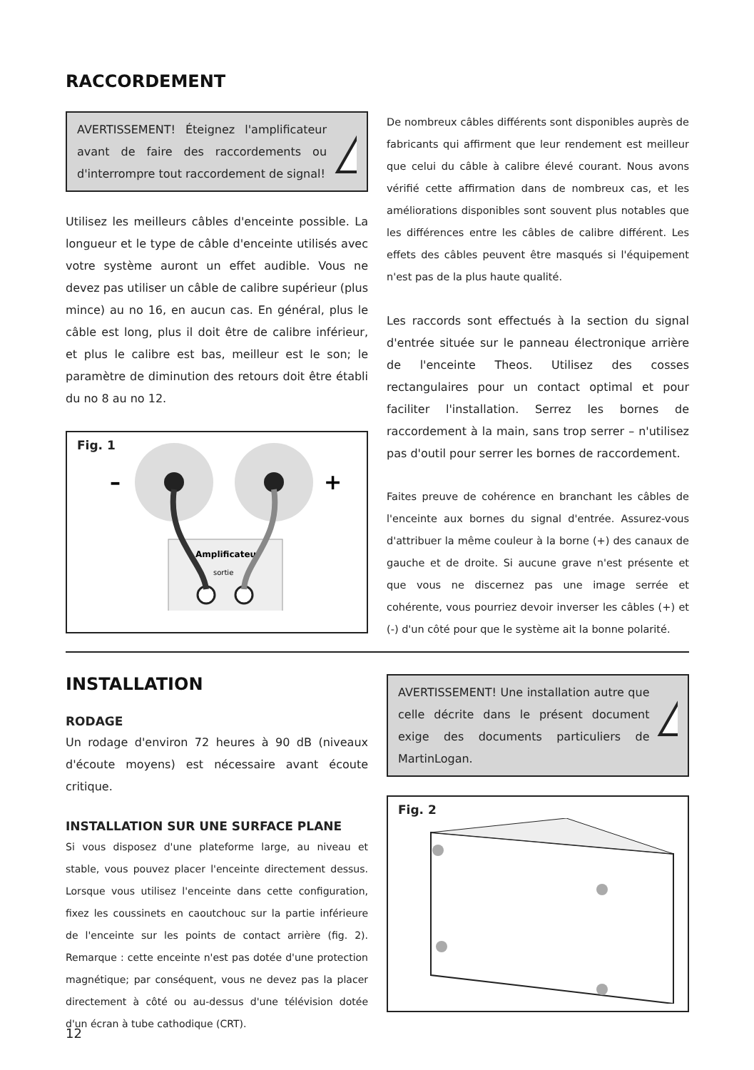RACCORDEMENT
AVERTISSEMENT! Éteignez l'amplificateur avant de faire des raccordements ou d'interrompre tout raccordement de signal!
!
Utilisez les meilleurs câbles d'enceinte possible. La longueur et le type de câble d'enceinte utilisés avec votre système auront un effet audible. Vous ne devez pas utiliser un câble de calibre supérieur (plus mince) au no 16, en aucun cas. En général, plus le câble est long, plus il doit être de calibre inférieur, et plus le calibre est bas, meilleur est le son; le paramètre de diminution des retours doit être établi du no 8 au no 12.
Fig. 1
–
+
Amplificateur
sortie
De nombreux câbles différents sont disponibles auprès de fabricants qui affirment que leur rendement est meilleur que celui du câble à calibre élevé courant. Nous avons vérifié cette affirmation dans de nombreux cas, et les améliorations disponibles sont souvent plus notables que les différences entre les câbles de calibre différent. Les effets des câbles peuvent être masqués si l'équipement n'est pas de la plus haute qualité.
Les raccords sont effectués à la section du signal d'entrée située sur le panneau électronique arrière de l'enceinte Theos. Utilisez des cosses rectangulaires pour un contact optimal et pour faciliter l'installation. Serrez les bornes de raccordement à la main, sans trop serrer – n'utilisez pas d'outil pour serrer les bornes de raccordement.
Faites preuve de cohérence en branchant les câbles de l'enceinte aux bornes du signal d'entrée. Assurez-vous d'attribuer la même couleur à la borne (+) des canaux de gauche et de droite. Si aucune grave n'est présente et que vous ne discernez pas une image serrée et cohérente, vous pourriez devoir inverser les câbles (+) et (-) d'un côté pour que le système ait la bonne polarité.
INSTALLATION
RODAGE
Un rodage d'environ 72 heures à 90 dB (niveaux d'écoute moyens) est nécessaire avant écoute critique.
INSTALLATION SUR UNE SURFACE PLANE
Si vous disposez d'une plateforme large, au niveau et stable, vous pouvez placer l'enceinte directement dessus. Lorsque vous utilisez l'enceinte dans cette configuration, fixez les coussinets en caoutchouc sur la partie inférieure de l'enceinte sur les points de contact arrière (fig. 2). Remarque : cette enceinte n'est pas dotée d'une protection magnétique; par conséquent, vous ne devez pas la placer directement à côté ou au-dessus d'une télévision dotée d'un écran à tube cathodique (CRT).
AVERTISSEMENT! Une installation autre que celle décrite dans le présent document exige des documents particuliers de MartinLogan.
!
Fig. 2
12